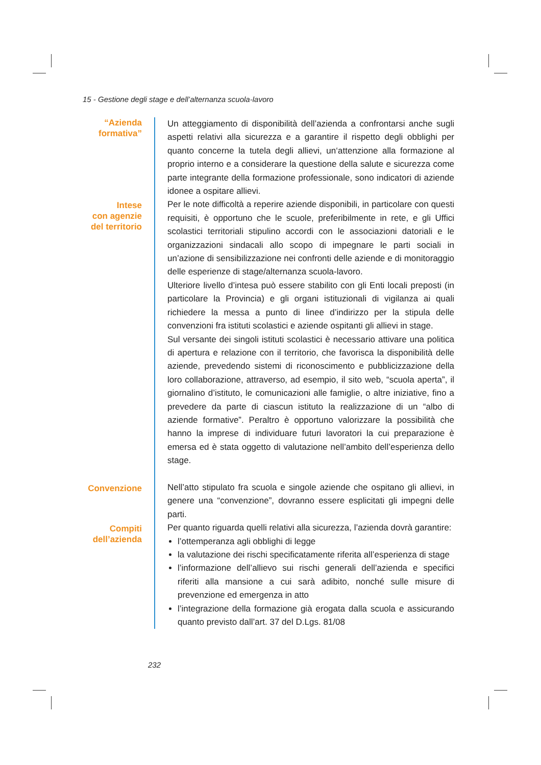15 - Gestione degli stage e dell’alternanza scuola-lavoro
“Azienda
formativa”
Un atteggiamento di disponibilità dell’azienda a confrontarsi anche sugli aspetti relativi alla sicurezza e a garantire il rispetto degli obblighi per quanto concerne la tutela degli allievi, un‘attenzione alla formazione al proprio interno e a considerare la questione della salute e sicurezza come parte integrante della formazione professionale, sono indicatori di aziende idonee a ospitare allievi.
Intese
con agenzie
del territorio
Per le note difficoltà a reperire aziende disponibili, in particolare con questi requisiti, è opportuno che le scuole, preferibilmente in rete, e gli Uffici scolastici territoriali stipulino accordi con le associazioni datoriali e le organizzazioni sindacali allo scopo di impegnare le parti sociali in un’azione di sensibilizzazione nei confronti delle aziende e di monitoraggio delle esperienze di stage/alternanza scuola-lavoro.
Ulteriore livello d’intesa può essere stabilito con gli Enti locali preposti (in particolare la Provincia) e gli organi istituzionali di vigilanza ai quali richiedere la messa a punto di linee d’indirizzo per la stipula delle convenzioni fra istituti scolastici e aziende ospitanti gli allievi in stage.
Sul versante dei singoli istituti scolastici è necessario attivare una politica di apertura e relazione con il territorio, che favorisca la disponibilità delle aziende, prevedendo sistemi di riconoscimento e pubblicizzazione della loro collaborazione, attraverso, ad esempio, il sito web, “scuola aperta”, il giornalino d’istituto, le comunicazioni alle famiglie, o altre iniziative, fino a prevedere da parte di ciascun istituto la realizzazione di un “albo di aziende formative”. Peraltro è opportuno valorizzare la possibilità che hanno la imprese di individuare futuri lavoratori la cui preparazione è emersa ed è stata oggetto di valutazione nell’ambito dell’esperienza dello stage.
Convenzione
Nell’atto stipulato fra scuola e singole aziende che ospitano gli allievi, in genere una “convenzione”, dovranno essere esplicitati gli impegni delle parti.
Compiti
dell’azienda
Per quanto riguarda quelli relativi alla sicurezza, l’azienda dovrà garantire:
l’ottemperanza agli obblighi di legge
la valutazione dei rischi specificatamente riferita all’esperienza di stage
l’informazione dell’allievo sui rischi generali dell’azienda e specifici riferiti alla mansione a cui sarà adibito, nonché sulle misure di prevenzione ed emergenza in atto
l’integrazione della formazione già erogata dalla scuola e assicurando quanto previsto dall’art. 37 del D.Lgs. 81/08
232